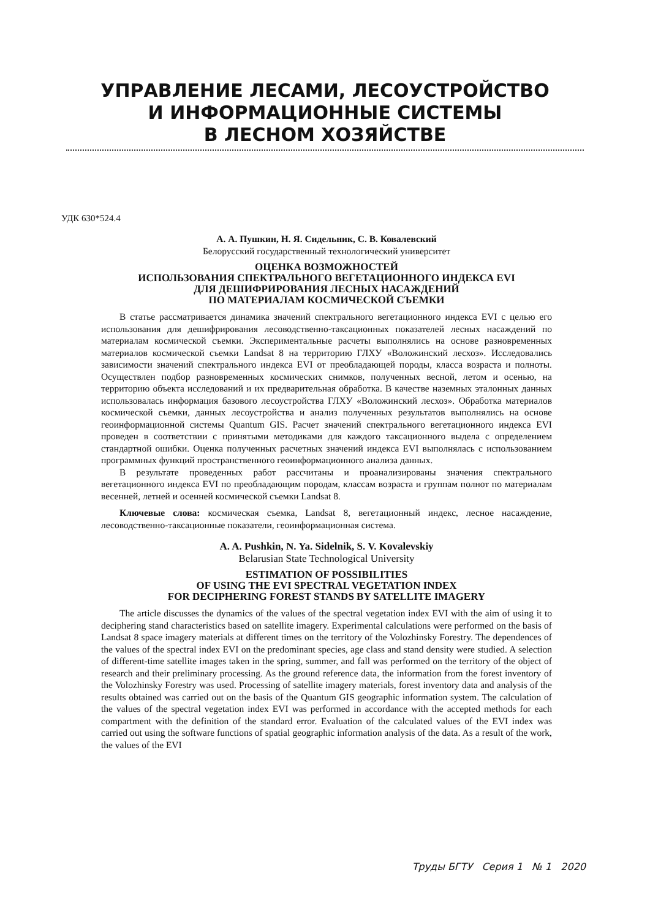УПРАВЛЕНИЕ ЛЕСАМИ, ЛЕСОУСТРОЙСТВО
И ИНФОРМАЦИОННЫЕ СИСТЕМЫ
В ЛЕСНОМ ХОЗЯЙСТВЕ
УДК 630*524.4
А. А. Пушкин, Н. Я. Сидельник, С. В. Ковалевский
Белорусский государственный технологический университет
ОЦЕНКА ВОЗМОЖНОСТЕЙ
ИСПОЛЬЗОВАНИЯ СПЕКТРАЛЬНОГО ВЕГЕТАЦИОННОГО ИНДЕКСА EVI
ДЛЯ ДЕШИФРИРОВАНИЯ ЛЕСНЫХ НАСАЖДЕНИЙ
ПО МАТЕРИАЛАМ КОСМИЧЕСКОЙ СЪЕМКИ
В статье рассматривается динамика значений спектрального вегетационного индекса EVI с целью его использования для дешифрирования лесоводственно-таксационных показателей лесных насаждений по материалам космической съемки. Экспериментальные расчеты выполнялись на основе разновременных материалов космической съемки Landsat 8 на территорию ГЛХУ «Воложинский лесхоз». Исследовались зависимости значений спектрального индекса EVI от преобладающей породы, класса возраста и полноты. Осуществлен подбор разновременных космических снимков, полученных весной, летом и осенью, на территорию объекта исследований и их предварительная обработка. В качестве наземных эталонных данных использовалась информация базового лесоустройства ГЛХУ «Воложинский лесхоз». Обработка материалов космической съемки, данных лесоустройства и анализ полученных результатов выполнялись на основе геоинформационной системы Quantum GIS. Расчет значений спектрального вегетационного индекса EVI проведен в соответствии с принятыми методиками для каждого таксационного выдела с определением стандартной ошибки. Оценка полученных расчетных значений индекса EVI выполнялась с использованием программных функций пространственного геоинформационного анализа данных.
В результате проведенных работ рассчитаны и проанализированы значения спектрального вегетационного индекса EVI по преобладающим породам, классам возраста и группам полнот по материалам весенней, летней и осенней космической съемки Landsat 8.
Ключевые слова: космическая съемка, Landsat 8, вегетационный индекс, лесное насаждение, лесоводственно-таксационные показатели, геоинформационная система.
A. A. Pushkin, N. Ya. Sidelnik, S. V. Kovalevskiy
Belarusian State Technological University
ESTIMATION OF POSSIBILITIES
OF USING THE EVI SPECTRAL VEGETATION INDEX
FOR DECIPHERING FOREST STANDS BY SATELLITE IMAGERY
The article discusses the dynamics of the values of the spectral vegetation index EVI with the aim of using it to deciphering stand characteristics based on satellite imagery. Experimental calculations were performed on the basis of Landsat 8 space imagery materials at different times on the territory of the Volozhinsky Forestry. The dependences of the values of the spectral index EVI on the predominant species, age class and stand density were studied. A selection of different-time satellite images taken in the spring, summer, and fall was performed on the territory of the object of research and their preliminary processing. As the ground reference data, the information from the forest inventory of the Volozhinsky Forestry was used. Processing of satellite imagery materials, forest inventory data and analysis of the results obtained was carried out on the basis of the Quantum GIS geographic information system. The calculation of the values of the spectral vegetation index EVI was performed in accordance with the accepted methods for each compartment with the definition of the standard error. Evaluation of the calculated values of the EVI index was carried out using the software functions of spatial geographic information analysis of the data. As a result of the work, the values of the EVI
Труды БГТУ Серия 1 № 1 2020